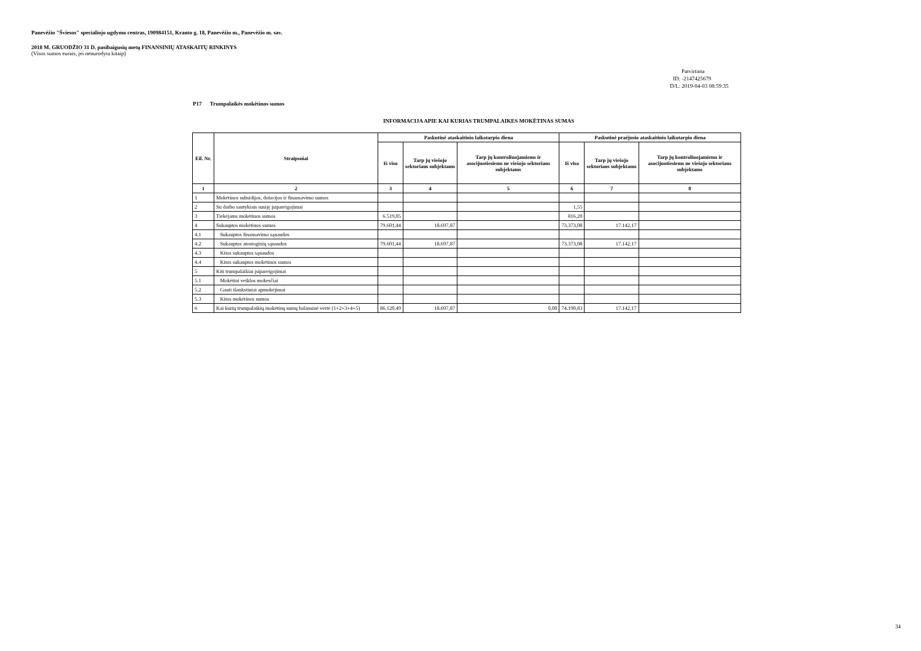Panevėžio "Šviesos" specialiojo ugdymo centras, 190984151, Kranto g. 18, Panevėžio m., Panevėžio m. sav.
2018 M. GRUODŽIO 31 D. pasibaigusių metų FINANSINIŲ ATASKAITŲ RINKINYS
(Visos sumos eurais, jei nenurodyta kitaip)
Patvirtinta
ID: -2147425679
D/L: 2019-04-03 08:59:35
P17 Trumpalaikės mokėtinos sumos
INFORMACIJA APIE KAI KURIAS TRUMPALAIKES MOKĖTINAS SUMAS
| Eil. Nr. | Straipsniai | Paskutinė ataskaitinio laikotarpio diena | | | Paskutinė praėjusio ataskaitinio laikotarpio diena | | |
| --- | --- | --- | --- | --- | --- | --- | --- |
| | | Iš viso | Tarp jų viešojo sektoriaus subjektams | Tarp jų kontroliuojamiems ir asocijuotiesiems ne viešojo sektoriaus subjektams | Iš viso | Tarp jų viešojo sektoriaus subjektams | Tarp jų kontroliuojamiems ir asocijuotiesiems ne viešojo sektoriaus subjektams |
| 1 | 2 | 3 | 4 | 5 | 6 | 7 | 8 |
| 1 | Mokėtinos subsidijos, dotacijos ir finansavimo sumos | | | | | | |
| 2 | Su darbo santykiais susiję įsipareigojimai | | | | 1,55 | | |
| 3 | Tiekėjams mokėtinos sumos | 6.519,05 | | | 816,20 | | |
| 4 | Sukauptos mokėtinos sumos | 79.601,44 | 18.697,87 | | 73.373,08 | 17.142,17 | |
| 4.1 | Sukauptos finansavimo sąnaudos | | | | | | |
| 4.2 | Sukauptos atostoginių sąnaudos | 79.601,44 | 18.697,87 | | 73.373,08 | 17.142,17 | |
| 4.3 | Kitos sukauptos sąnaudos | | | | | | |
| 4.4 | Kitos sukauptos mokėtinos sumos | | | | | | |
| 5 | Kiti trumpalaikiai įsipareigojimai | | | | | | |
| 5.1 | Mokėtini veiklos mokesčiai | | | | | | |
| 5.2 | Gauti išankstiniai apmokėjimai | | | | | | |
| 5.3 | Kitos mokėtinos sumos | | | | | | |
| 6 | Kai kurių trumpalaikių mokėtinų sumų balansinė vertė (1+2+3+4+5) | 86.120,49 | 18.697,87 | 0,00 | 74.190,83 | 17.142,17 | |
34